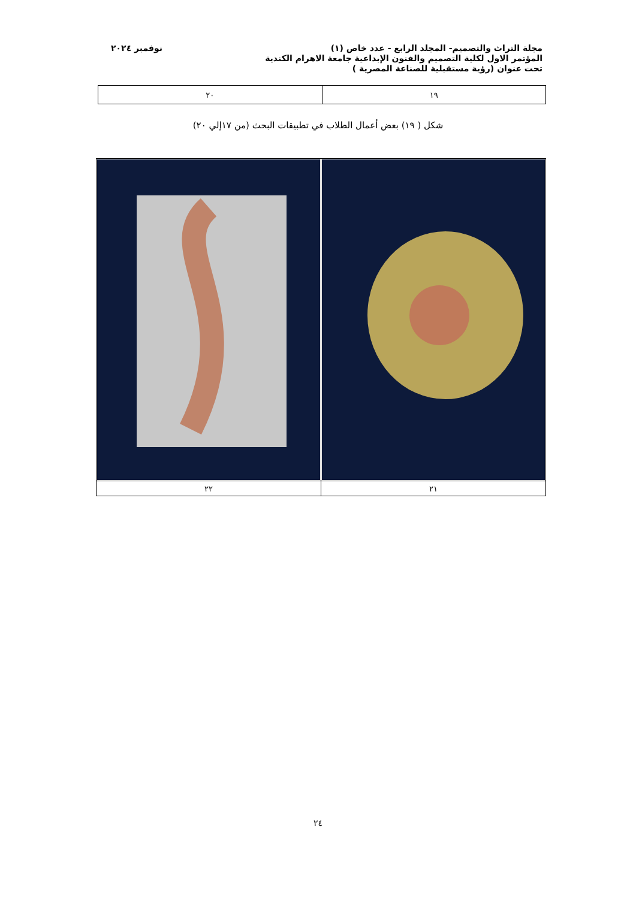مجلة التراث والتصميم- المجلد الرابع - عدد خاص (١) نوفمبر ٢٠٢٤
المؤتمر الاول لكلية التصميم والفنون الإبداعية جامعة الاهرام الكندية
تحت عنوان (رؤية مستقبلية للصناعة المصرية )
| ١٩ | ٢٠ |
شكل ( ١٩) بعض أعمال الطلاب في تطبيقات البحث (من ١٧إلي ٢٠)
| ٢١ | ٢٢ |
٢٤